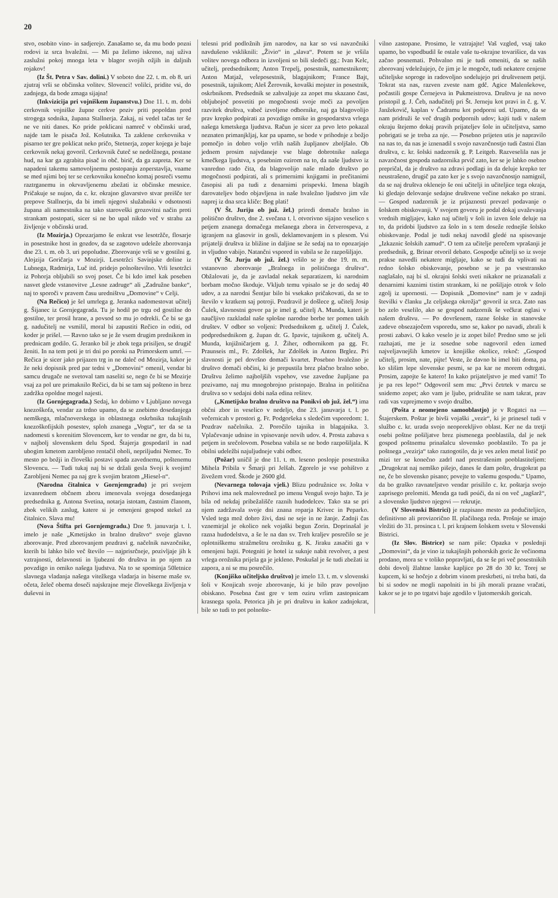20
stvo, osobito vino- in sadjerejo. Zanašamo se, da mu bodo pozni rodovi iz srca hvaležni. — Mi pa želimo iskreno, naj uživa zaslužni pokoj mnoga leta v blagor svojih ožjih in daljnih rojakov!
(Iz Št. Petra v Sav. dolini.) V soboto dne 22. t. m. ob 8. uri zjutraj vrši se občinska volitev. Slovenci! volilci, pridite vsi, do zadnjega, da bode zmaga sijajna!
(Inkvizicija pri vojniškem županstvu.) Dne 11. t. m. dobi cerkovnik vojniške župne cerkve poziv priti popoldan pred strogega sodnika, župana Stallnerja. Zakaj, ni vedel tačas ter še ne ve niti danes. Ko pride poklicani namreč v občinski urad, najde tam le pisača Jož. Košutnika. Ta zaklene cerkovnika v pisarno ter gre poklicat neko pričo, Stetnerja, zoper kojega je baje cerkovnik nekaj govoril. Cerkovnik čuteč se nedolžnega, postane hud, na kar ga zgrabita pisač in obč. birič, da ga zapreta. Ker se napadeni takemu samovoljnemu postopanju zoperstavlja, vname se med njimi boj ter se cerkovniku konečno komaj posreči vsemu raztrganemu in okrvavljenemu zbežati iz občinske mesnice. Pričakuje se nujno, da c. kr. okrajno glavarstvo stvar preišče ter prepove Stallnerju, da bi imeli njegovi služabniki v odsotnosti župana ali namestnika na tako staroveški grozovitni način proti strankam postopati, sicer si ne bo upal nikdo več v strahu za življenje v občinski urad.
(Iz Mozirja.) Opozarjamo še enkrat vse lesotržče, flosarje in posestnike host in gozdov, da se zagotovo udeleže zborovanja dne 23. t. m. ob 3. uri popoludne. Zborovanje vrši se v gostilni g. Alojzija Goričarja v Mozirji. Lesotržci Savinjske doline iz Lubnega, Radmirja, Luč itd. pridejo polnoštevilno. Vrli lesotržci iz Pohorja obljubili so svoj poset. Če bi kdo imel kak poseben nasvet glede vstanovitve „Lesne zadruge“ ali „Zadružne banke“, naj to sporoči v pravem času uredništvu „Domovine“ v Celji.
(Na Rečico) je šel umrlega g. Jeranka nadomestovat učitelj g. Šijanec iz Gornjegagrada. Tu je hodil po trgu od gostilne do gostilne, ter prosil hrane, a povsod so mu jo odrekli. Če bi se ga g. nadučitelj ne vsmilil, moral bi zapustiti Rečico in oditi, od koder je prišel. — Ravno tako se je že vsem drugim prednikom in prednicam godilo. G. Jeranko bil je zbok tega prisiljen, se drugič ženiti. In na tem poti je tri dni po poroki na Primorskem umrl. — Rečica je sicer jako prijazen trg in ne daleč od Mozirja, kakor je že neki dopisnik pred par tedni v „Domovini“ omenil, vendar bi samcu drugače ne svetoval tam naseliti se, nego če bi se Mozirje vsaj za pol ure primaknilo Rečici, da bi se tam saj pošteno in brez zadržka opoldne mogel najesti.
(Iz Gornjegagrada.) Sedaj, ko dobimo v Ljubljano novega knezoškofa, vendar za trdno upamo, da se znebimo dosedanjega nemškega, mlačnoverskega in oblastnega oskrbnika tukajšnih knezoškofijskih posestev, sploh znanega „Vogta“, ter da se ta nadomesti s korenitim Slovencem, ker to vendar ne gre, da bi tu, v najbolj slovenskem delu Spod. Štajerja gospodaril in nad ubogim kmetom zarobljeno rentačil oholi, nepriljudni Nemec. To mesto po božji in človeški postavi spada zavednemu, poštenemu Slovencu. — Tudi tukaj naj bi se držali gesla Svoji k svojim! Zarobljeni Nemec pa naj gre k svojim bratom „Hiesel-n“.
(Narodna čitalnica v Gornjemgradu) je pri svojem izvanrednem občnem zboru imenovala svojega dosedanjega predsednika g. Antona Svetina, notarja istotam, častnim članom, zbok velikih zaslug, katere si je omenjeni gospod stekel za čitalnico. Slava mu!
(Nova Štifta pri Gornjemgradu.) Dne 9. januvarja t. l. imelo je naše „Kmetijsko in bralno društvo“ svoje glavno zborovanje. Pred zborovanjem pozdravi g. načelnik navzočnike, kterih bi lahko bilo več število — najprisrčneje, pozivljaje jih k vztrajnosti, delavnosti in ljubezni do društva in po njem za povzdigo in omiko našega ljudstva. Na to se spominja 50letnice slavnega vladanja našega vitežkega vladarja in biserne maše sv. očeta, želeč obema doseči najskrajne meje človeškega življenja v duševni in
telesni prid podložnih jim narodov, na kar so vsi navzočniki navdušeno vskliknili: „Živio“ in „slava“. Potem se je vršila volitev novega odbora in izvoljeni so bili sledeči gg.: Ivan Kelc, učitelj, predsednikom; Anton Trepelj, posestnik, namestnikom; Anton Matjaž, veleposestnik, blagajnikom; France Bajt, posestnik, tajnikom; Aleš Žerovnik, kovaški mojster in posestnik, oskrbnikom. Predsednik se zahvaljuje za zopet mu skazano čast, obljubojoč posvetiti po mogočnosti svoje moči za povoljen razvitek društva, vabeč izvoljene odbornike, naj ga blagovolijo prav krepko podpirati za povzdigo omike in gospodarstva vrlega našega kmetskega ljudstva. Račun je sicer za prvo leto pokazal neznaten primanjkljaj, kar pa upamo, se bode v prihodnje z božjo pomočjo in dobro voljo vrlih naših župljanov zboljšalo. Ob jednem prosim najvdaneje vse blage dobrotnike našega kmečkega ljudstva, s posebnim ozirom na to, da naše ljudstvo iz vanredno rado čita, da blagovolijo naše mlado društvo po mogočnosti podpirati, ali s primernimi knjigami in prečitanimi časopisi ali pa tudi z denarnimi prispevki. Imena blagih darovateljev bodo objavljena in naše hvaležno ljudstvo jim vže naprej iz dna srca kliče: Bog plati!
(V Št. Juriju ob juž. žel.) priredi domače bralno in politično društvo, dne 2. svečana t. l. otvorivno sijajno veselico s petjem znanega domačega mešanega zbora in četverospeva, z igranjem na glasovir in gosli, deklamovanjem in s plesom. Vsi prijatelji društva iz bližine in daljine se že sedaj na to opozarjajo in vljudno vabijo. Natančni vspored in vabila se že razpošiljajo.
(V Št. Jurju ob juž. žel.) vršilo se je dne 19. m. m. vstanovno zborovanje „Bralnega in političnega društva“. Obžalovati je, da je zavladal nekak separatizem, ki narodnim borbam močno škoduje. Vkljub temu vpisalo se je do sedaj 40 udov, a za narodni Šentjur bilo bi vsekako pričakovati, da se to število v kratkem saj potroji. Pozdravil je došlece g. učitelj Josip Čulek, slavnostni govor pa je imel g. učitelj A. Munda, kateri je naučljivo razkladal naše splošne narodne borbe ter pomen takih društev. V odbor so voljeni: Predsednikom g. učitelj J. Čulek, podpredsednikom g. župan dr. G. Ipavic, tajnikom g. učitelj A. Munda, knjižničarjem g. J. Žiher, odbornikom pa gg. Fr. Praunseis ml., Fr. Zdolšek, Jur Zdolšek in Anton Brglez. Pri slavnosti je pel dovršno domači kvartet. Posebno hvaležno je društvo domači občini, ki je prepustila brez plačno bralno sobo. Društvu želimo najboljših vspehov, vse zavedne župljane pa pozivamo, naj mu mnogobrojno pristopajo. Bralna in politična društva so v sedajni dobi naša edina rešitev.
(„Kmetijsko bralno društvo na Ponikvi ob juž. žel.“) ima občni zbor in veselico v nedeljo, dne 23. januvarja t. l. po večernicah v prostori g. Fr. Podgoršeka s sledečim vsporedom: 1. Pozdrav načelnika. 2. Poročilo tajnika in blagajnika. 3. Vplačevanje udnine in vpisovanje novih udov. 4. Prosta zabava s petjem in srečolovom. Posebna vabila se ne bodo razpošiljala. K obilni udeležbi najuljudneje vabi odbor.
(Požar) uničil je dne 11. t. m. leseno poslopje posestnika Mihela Pribila v Šmarji pri Jelšah. Zgorelo je vse pohištvo z živežem vred. Škode je 2600 gld.
(Nevarnega tolovaja vjeli.) Blizu podružnice sv. Jošta v Prihovi ima nek malovrednež po imenu Venguš svojo bajto. Ta je bila od nekdaj pribežališče raznih hudodelcev. Tako sta se pri njem zadržavala svoje dni znana roparja Krivec in Peparko. Vsled tega mož dobro živi, dasi ne seje in ne žanje. Zadnji čas vznemirjal je okolico nek vojaški begun Zorin. Doprinašal je razna hudodelstva, a še le na dan sv. Treh kraljev posrečilo se je oplotniškemu stražmeštru orožniku g. K. Jiraku zasačiti ga v omenjeni bajti. Potegniti je hotel iz suknje nabit revolver, a pest vrlega orožnika prijela ga je jekleno. Poskušal je še tudi zbežati iz zapora, a ni se mu posrečilo.
(Konjiško učiteljsko društvo) je imelo 13. t. m. v slovenski šoli v Konjicah svoje zborovanje, ki je bilo prav povoljno obiskano. Posebna čast gre v tem oziru vrlim zastopnicam krasnega spola. Petorica jih je pri društvu in kakor zadnjokrat, bile so tudi to pot polnošte-
vilno zastopane. Prosimo, le vztrajajte! Vaš vzgled, vsaj tako upamo, bo vspodbudil še ostale vaše tu-okrajne tovarišice, da vas začno posnemati. Pohvalno mi je tudi omeniti, da se naših zborovanj vdeležujejo, če jim je le mogoče, tudi nekatere cenjene učiteljske soproge in radovoljno sodelujejo pri društvenem petji. Tokrat sta nas, razven zveste nam gdč. Agice Malenšekove, počastili gospe Černejeva in Pukmeistrova. Društvu je na novo pristopil g. J. Čeb, nadučitelj pri Št. Jerneju kot pravi in č. g. V. Janžekovič, kaplan v Čadramu kot podporni ud. Upamo, da se nam pridruži še več drugih podpornih udov; kajti tudi v našem okraju štejemo dokaj pravih prijateljev šole in učiteljstva, samo pobrigati se je treba za nje. — Posebno prijeten utis je napravilo na nas to, da nas je iznenadil s svojo navzočnostjo tudi častni član društva, c. kr. šolski nadzornik g. P. Leitgeb. Razveselila nas je navzočnost gospoda nadzornika prvič zato, ker se je lahko osebno prepričal, da je društvo na zdravi podlagi in da deluje krepko ter neustrašeno, drugič pa zato ker je s svojo navzočnostjo namignil, da se naj društva oklenejo še oni učitelji in učiteljice tega okraja, ki gledajo delovanje sedajne društvene večine nekako po strani. — Gospod nadzornik je iz prijaznosti prevzel podavanje o šolskem obiskovanji. V svojem govoru je podal dokaj uvaževanja vrednih migljajev, kako naj učitelj v šoli in izven šole deluje na to, da pridobi ljudstvo za šolo in s tem doseže rednejše šolsko obiskovanje. Podal je tudi nekaj navodil gledé na spisovanje „Izkaznic šolskih zamud“. O tem za učitelje perečem vprašanji je predsednik, g. Brinar otvoril debato. Gospodje učitelji so iz svoje prakse navedli nekatere migljaje, kako se tudi da vplivati na redno šolsko obiskovanje, posebno se je pa vsestransko naglašalo, naj bi sl. okrajni šolski sveti nikakor ne prizanašali z denarnimi kaznimi tistim strankam, ki ne pošiljajo otrok v šolo zgolj iz upornosti. — Dopisnik „Domovine“ nam je v zadnji številki v članku „Iz celjskega okrožja“ govoril iz srca. Zato nas bo zelo veselilo, ako se gospod nadzornik še večkrat oglasi v našem društvu. — Po dovršenem, razne šolske in stanovske zadeve obsezajočem vsporedu, smo se, kakor po navadi, zbrali k prosti zabavi. O kako veselo je iz zopet bilo! Predno smo se jeli razhajati, me je iz sosedne sobe nagovoril eden izmed najveljavnejših kmetov iz konjiške okolice, rekoč: „Gospod učitelj, prosim, nate, pijte! Veste, že davno bi imel biti doma, pa ko slišim lepe slovenske pesmi, se pa kar ne morem odtrgati. Prosim, zapojte še katero! In kako prijateljstvo je med vami! To je pa res lepo!“ Odgovoril sem mu: „Prvi četrtek v marcu se snidemo zopet; ako vam je ljubo, pridružite se nam takrat, prav radi vas vzprejmemo v svojo družbo.
(Pošta z neomejeno samooblastjo) je v Rogatci na — Štajerskem. Poštar je bivši vojaški „vezir“, ki je prinesel tudi v službo c. kr. urada svojo neoporekljivo oblast. Ker ne da tretji osebi poštne pošiljatve brez pismenega pooblastila, dal je nek gospod poštnemu prinašalcu slovensko pooblastilo. To pa je poštnega „vezirja“ tako raztogotilo, da je ves zelen metal listič po mizi ter se konečno zadrl nad prestrašenim pooblastiteljem: „Drugokrat naj nemško pišejo, danes še dam pošto, drugokrat pa ne, če bo slovensko pisano; povejte to vašemu gospodu.“ Upamo, da bo graško ravnateljstvo vendar prisililo c. kr. poštarja svojo zaprisego prelomiti. Menda ga tudi poúči, da ni on več „tagšarž“, a slovensko ljudstvo njegovi — rekrutje.
(V Slovenski Bistrici) je razpisano mesto za podučiteljico, definitivno ali provizorično II. plačilnega reda. Prošnje se imajo vložiti do 31. prosinca t. l. pri krajnem šolskem svetu v Slovenski Bistrici.
(Iz Slov. Bistrice) se nam piše: Opazka v poslednji „Domovini“, da je vino iz tukajšnjih pohorskih goric že večinoma prodano, mora se v toliko popravljati, da se še pri več posestnikih dobi dovolj žlahtne lanske kapljice po 28 do 30 kr. Torej se kupcem, ki se hočejo z dobrim vinom preskrbeti, ni treba bati, da bi si sodov ne mogli napolniti in bi jih morali prazne vračati, kakor se je to po trgatvi baje zgodilo v ljutomerskih goricah.